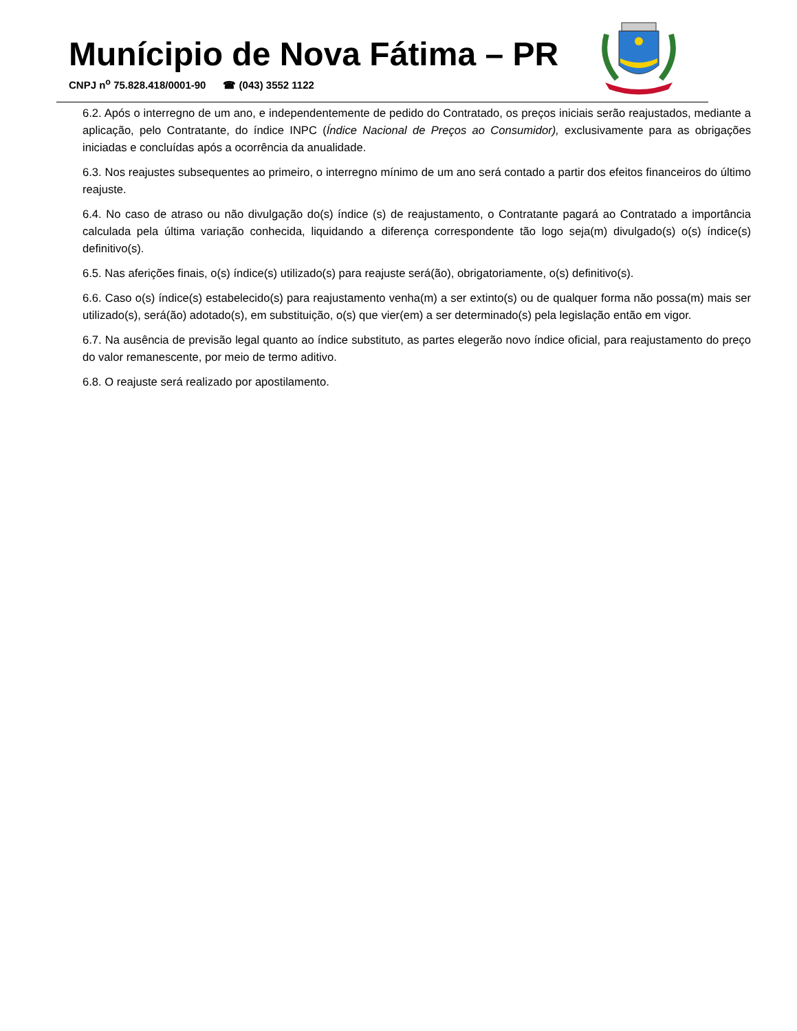Munícipio de Nova Fátima – PR
CNPJ n<sup>o</sup> 75.828.418/0001-90 ☎ (043) 3552 1122
6.2. Após o interregno de um ano, e independentemente de pedido do Contratado, os preços iniciais serão reajustados, mediante a aplicação, pelo Contratante, do índice INPC (Índice Nacional de Preços ao Consumidor), exclusivamente para as obrigações iniciadas e concluídas após a ocorrência da anualidade.
6.3. Nos reajustes subsequentes ao primeiro, o interregno mínimo de um ano será contado a partir dos efeitos financeiros do último reajuste.
6.4. No caso de atraso ou não divulgação do(s) índice (s) de reajustamento, o Contratante pagará ao Contratado a importância calculada pela última variação conhecida, liquidando a diferença correspondente tão logo seja(m) divulgado(s) o(s) índice(s) definitivo(s).
6.5. Nas aferições finais, o(s) índice(s) utilizado(s) para reajuste será(ão), obrigatoriamente, o(s) definitivo(s).
6.6. Caso o(s) índice(s) estabelecido(s) para reajustamento venha(m) a ser extinto(s) ou de qualquer forma não possa(m) mais ser utilizado(s), será(ão) adotado(s), em substituição, o(s) que vier(em) a ser determinado(s) pela legislação então em vigor.
6.7. Na ausência de previsão legal quanto ao índice substituto, as partes elegerão novo índice oficial, para reajustamento do preço do valor remanescente, por meio de termo aditivo.
6.8. O reajuste será realizado por apostilamento.